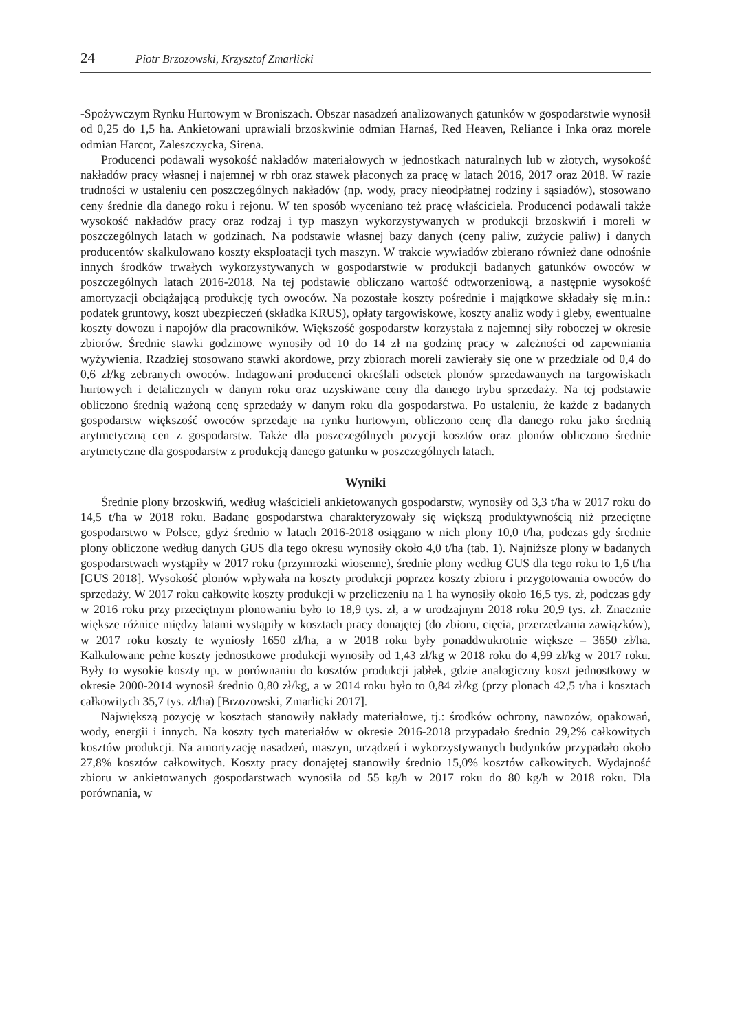24 Piotr Brzozowski, Krzysztof Zmarlicki
-Spożywczym Rynku Hurtowym w Broniszach. Obszar nasadzeń analizowanych gatunków w gospodarstwie wynosił od 0,25 do 1,5 ha. Ankietowani uprawiali brzoskwinie odmian Harnaś, Red Heaven, Reliance i Inka oraz morele odmian Harcot, Zaleszczycka, Sirena.
Producenci podawali wysokość nakładów materiałowych w jednostkach naturalnych lub w złotych, wysokość nakładów pracy własnej i najemnej w rbh oraz stawek płaconych za pracę w latach 2016, 2017 oraz 2018. W razie trudności w ustaleniu cen poszczególnych nakładów (np. wody, pracy nieodpłatnej rodziny i sąsiadów), stosowano ceny średnie dla danego roku i rejonu. W ten sposób wyceniano też pracę właściciela. Producenci podawali także wysokość nakładów pracy oraz rodzaj i typ maszyn wykorzystywanych w produkcji brzoskwiń i moreli w poszczególnych latach w godzinach. Na podstawie własnej bazy danych (ceny paliw, zużycie paliw) i danych producentów skalkulowano koszty eksploatacji tych maszyn. W trakcie wywiadów zbierano również dane odnośnie innych środków trwałych wykorzystywanych w gospodarstwie w produkcji badanych gatunków owoców w poszczególnych latach 2016-2018. Na tej podstawie obliczano wartość odtworzeniową, a następnie wysokość amortyzacji obciążającą produkcję tych owoców. Na pozostałe koszty pośrednie i majątkowe składały się m.in.: podatek gruntowy, koszt ubezpieczeń (składka KRUS), opłaty targowiskowe, koszty analiz wody i gleby, ewentualne koszty dowozu i napojów dla pracowników. Większość gospodarstw korzystała z najemnej siły roboczej w okresie zbiorów. Średnie stawki godzinowe wynosiły od 10 do 14 zł na godzinę pracy w zależności od zapewniania wyżywienia. Rzadziej stosowano stawki akordowe, przy zbiorach moreli zawierały się one w przedziale od 0,4 do 0,6 zł/kg zebranych owoców. Indagowani producenci określali odsetek plonów sprzedawanych na targowiskach hurtowych i detalicznych w danym roku oraz uzyskiwane ceny dla danego trybu sprzedaży. Na tej podstawie obliczono średnią ważoną cenę sprzedaży w danym roku dla gospodarstwa. Po ustaleniu, że każde z badanych gospodarstw większość owoców sprzedaje na rynku hurtowym, obliczono cenę dla danego roku jako średnią arytmetyczną cen z gospodarstw. Także dla poszczególnych pozycji kosztów oraz plonów obliczono średnie arytmetyczne dla gospodarstw z produkcją danego gatunku w poszczególnych latach.
Wyniki
Średnie plony brzoskwiń, według właścicieli ankietowanych gospodarstw, wynosiły od 3,3 t/ha w 2017 roku do 14,5 t/ha w 2018 roku. Badane gospodarstwa charakteryzowały się większą produktywnością niż przeciętne gospodarstwo w Polsce, gdyż średnio w latach 2016-2018 osiągano w nich plony 10,0 t/ha, podczas gdy średnie plony obliczone według danych GUS dla tego okresu wynosiły około 4,0 t/ha (tab. 1). Najniższe plony w badanych gospodarstwach wystąpiły w 2017 roku (przymrozki wiosenne), średnie plony według GUS dla tego roku to 1,6 t/ha [GUS 2018]. Wysokość plonów wpływała na koszty produkcji poprzez koszty zbioru i przygotowania owoców do sprzedaży. W 2017 roku całkowite koszty produkcji w przeliczeniu na 1 ha wynosiły około 16,5 tys. zł, podczas gdy w 2016 roku przy przeciętnym plonowaniu było to 18,9 tys. zł, a w urodzajnym 2018 roku 20,9 tys. zł. Znacznie większe różnice między latami wystąpiły w kosztach pracy donajętej (do zbioru, cięcia, przerzedzania zawiązków), w 2017 roku koszty te wyniosły 1650 zł/ha, a w 2018 roku były ponaddwukrotnie większe – 3650 zł/ha. Kalkulowane pełne koszty jednostkowe produkcji wynosiły od 1,43 zł/kg w 2018 roku do 4,99 zł/kg w 2017 roku. Były to wysokie koszty np. w porównaniu do kosztów produkcji jabłek, gdzie analogiczny koszt jednostkowy w okresie 2000-2014 wynosił średnio 0,80 zł/kg, a w 2014 roku było to 0,84 zł/kg (przy plonach 42,5 t/ha i kosztach całkowitych 35,7 tys. zł/ha) [Brzozowski, Zmarlicki 2017].
Największą pozycję w kosztach stanowiły nakłady materiałowe, tj.: środków ochrony, nawozów, opakowań, wody, energii i innych. Na koszty tych materiałów w okresie 2016-2018 przypadało średnio 29,2% całkowitych kosztów produkcji. Na amortyzację nasadzeń, maszyn, urządzeń i wykorzystywanych budynków przypadało około 27,8% kosztów całkowitych. Koszty pracy donajętej stanowiły średnio 15,0% kosztów całkowitych. Wydajność zbioru w ankietowanych gospodarstwach wynosiła od 55 kg/h w 2017 roku do 80 kg/h w 2018 roku. Dla porównania, w